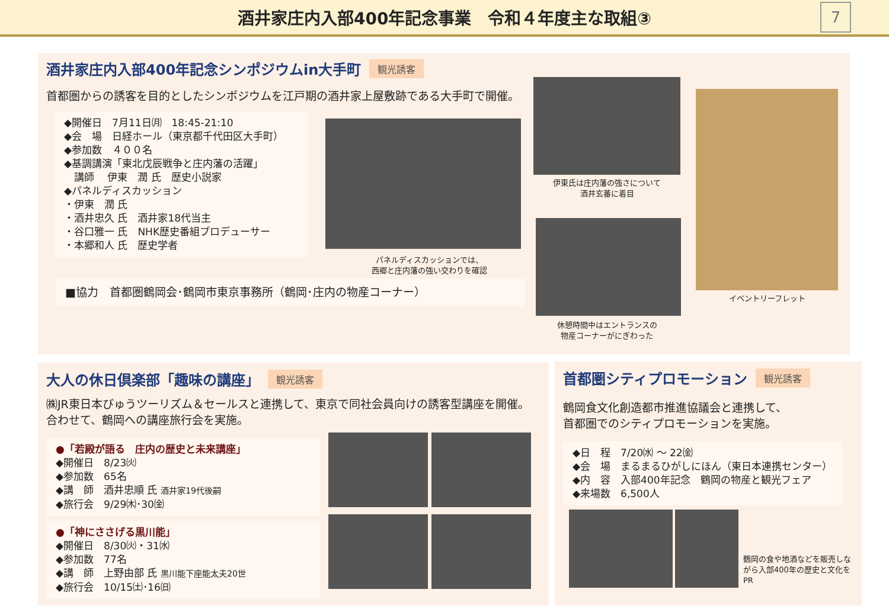酒井家庄内入部400年記念事業　令和４年度主な取組③
7
酒井家庄内入部400年記念シンポジウムin大手町 観光誘客
首都圏からの誘客を目的としたシンポジウムを江戸期の酒井家上屋敷跡である大手町で開催。
◆開催日　7月11日㈪　18:45-21:10
◆会　場　日経ホール（東京都千代田区大手町）
◆参加数　４００名
◆基調講演「東北戊辰戦争と庄内藩の活躍」
　講師　 伊東　潤 氏　歴史小説家
◆パネルディスカッション
・伊東　潤 氏
・酒井忠久 氏　酒井家18代当主
・谷口雅一 氏　NHK歴史番組プロデューサー
・本郷和人 氏　歴史学者
■協力　首都圏鶴岡会･鶴岡市東京事務所（鶴岡･庄内の物産コーナー）
パネルディスカッションでは、
西郷と庄内藩の強い交わりを確認
伊東氏は庄内藩の強さについて
酒井玄蕃に着目
休憩時間中はエントランスの
物産コーナーがにぎわった
イベントリーフレット
大人の休日倶楽部「趣味の講座」 観光誘客
㈱JR東日本びゅうツーリズム＆セールスと連携して、東京で同社会員向けの誘客型講座を開催。
合わせて、鶴岡への講座旅行会を実施。
●「若殿が語る　庄内の歴史と未来講座」
◆開催日　8/23㈫
◆参加数　65名
◆講　師　酒井忠順 氏 酒井家19代後嗣
◆旅行会　9/29㈭･30㈮
●「神にささげる黒川能」
◆開催日　8/30㈫・31㈬
◆参加数　77名
◆講　師　上野由部 氏 黒川能下座能太夫20世
◆旅行会　10/15㈯･16㈰
首都圏シティプロモーション 観光誘客
鶴岡食文化創造都市推進協議会と連携して、
首都圏でのシティプロモーションを実施。
◆日　程　7/20㈬ ～ 22㈮
◆会　場　まるまるひがしにほん（東日本連携センター）
◆内　容　入部400年記念　鶴岡の物産と観光フェア
◆来場数　6,500人
鶴岡の食や地酒などを販売しながら入部400年の歴史と文化をPR